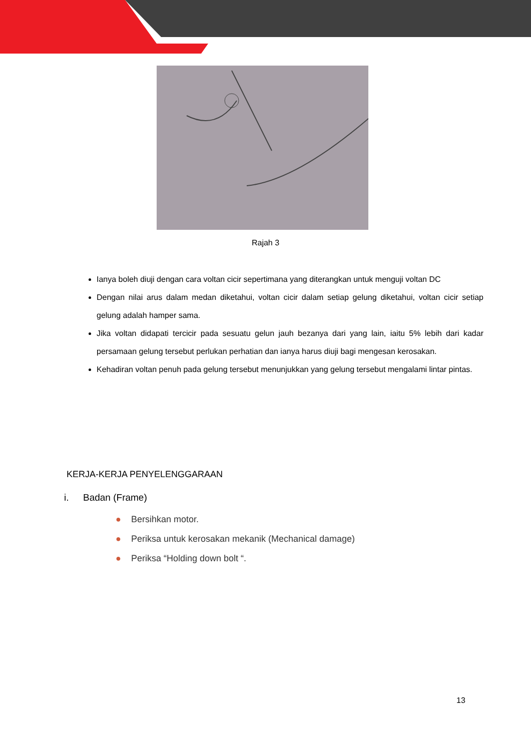Rajah 3
Ianya boleh diuji dengan cara voltan cicir sepertimana yang diterangkan untuk menguji voltan DC
Dengan nilai arus dalam medan diketahui, voltan cicir dalam setiap gelung diketahui, voltan cicir setiap gelung adalah hamper sama.
Jika voltan didapati tercicir pada sesuatu gelun jauh bezanya dari yang lain, iaitu 5% lebih dari kadar persamaan gelung tersebut perlukan perhatian dan ianya harus diuji bagi mengesan kerosakan.
Kehadiran voltan penuh pada gelung tersebut menunjukkan yang gelung tersebut mengalami lintar pintas.
KERJA-KERJA PENYELENGGARAAN
i. Badan (Frame)
● Bersihkan motor.
● Periksa untuk kerosakan mekanik (Mechanical damage)
● Periksa “Holding down bolt “.
13